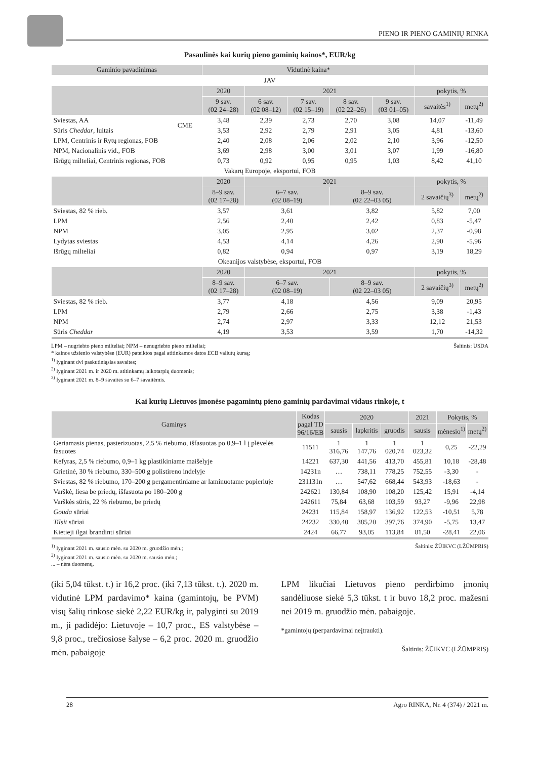PIENO IR PIENO GAMINIŲ RINKA
Pasaulinės kai kurių pieno gaminių kainos*, EUR/kg
| Gaminio pavadinimas | | Vidutinė kaina* | | | | | | |
| --- | --- | --- | --- | --- | --- | --- | --- | --- |
| JAV | | | | | | | | |
| | | 2020 | 2021 | | | | pokytis, % | |
| | | 9 sav. (02 24–28) | 6 sav. (02 08–12) | 7 sav. (02 15–19) | 8 sav. (02 22–26) | 9 sav. (03 01–05) | savaitės<sup>1)</sup> | metų<sup>2)</sup> |
| Sviestas, AA | CME | 3,48 | 2,39 | 2,73 | 2,70 | 3,08 | 14,07 | -11,49 |
| Sūris Cheddar , luitais | | 3,53 | 2,92 | 2,79 | 2,91 | 3,05 | 4,81 | -13,60 |
| LPM, Centrinis ir Rytų regionas, FOB | | 2,40 | 2,08 | 2,06 | 2,02 | 2,10 | 3,96 | -12,50 |
| NPM, Nacionalinis vid., FOB | | 3,69 | 2,98 | 3,00 | 3,01 | 3,07 | 1,99 | -16,80 |
| Išrūgų milteliai, Centrinis regionas, FOB | | 0,73 | 0,92 | 0,95 | 0,95 | 1,03 | 8,42 | 41,10 |
| Vakarų Europoje, eksportui, FOB | | | | | | | | |
| | | 2020 | 2021 | | | | pokytis, % | |
| | | 8–9 sav. (02 17–28) | 6–7 sav. (02 08–19) | | 8–9 sav. (02 22–03 05) | | 2 savaičių<sup>3)</sup> | metų<sup>2)</sup> |
| Sviestas, 82 % rieb. | | 3,57 | 3,61 | | 3,82 | | 5,82 | 7,00 |
| LPM | | 2,56 | 2,40 | | 2,42 | | 0,83 | -5,47 |
| NPM | | 3,05 | 2,95 | | 3,02 | | 2,37 | -0,98 |
| Lydytas sviestas | | 4,53 | 4,14 | | 4,26 | | 2,90 | -5,96 |
| Išrūgų milteliai | | 0,82 | 0,94 | | 0,97 | | 3,19 | 18,29 |
| Okeanijos valstybėse, eksportui, FOB | | | | | | | | |
| | | 2020 | 2021 | | | | pokytis, % | |
| | | 8–9 sav. (02 17–28) | 6–7 sav. (02 08–19) | | 8–9 sav. (02 22–03 05) | | 2 savaičių<sup>3)</sup> | metų<sup>2)</sup> |
| Sviestas, 82 % rieb. | | 3,77 | 4,18 | | 4,56 | | 9,09 | 20,95 |
| LPM | | 2,79 | 2,66 | | 2,75 | | 3,38 | -1,43 |
| NPM | | 2,74 | 2,97 | | 3,33 | | 12,12 | 21,53 |
| Sūris Cheddar | | 4,19 | 3,53 | | 3,59 | | 1,70 | -14,32 |
LPM – nugriebto pieno milteliai; NPM – nenugriebto pieno milteliai; Šaltinis: USDA
* kainos užsienio valstybėse (EUR) pateiktos pagal atitinkamos datos ECB valiutų kursą;
<sup>1)</sup> lyginant dvi paskutiniąsias savaites;
<sup>2)</sup> lyginant 2021 m. ir 2020 m. atitinkamų laikotarpių duomenis;
<sup>3)</sup> lyginant 2021 m. 8–9 savaites su 6–7 savaitėmis.
Kai kurių Lietuvos įmonėse pagamintų pieno gaminių pardavimai vidaus rinkoje, t
| Gaminys | Kodas pagal TD 96/16/EB | 2020 | | | 2021 | Pokytis, % | |
| --- | --- | --- | --- | --- | --- | --- | --- |
| | | sausis | lapkritis | gruodis | sausis | mėnesio<sup>1)</sup> | metų<sup>2)</sup> |
| Geriamasis pienas, pasterizuotas, 2,5 % riebumo, išfasuotas po 0,9–1 l į plėvelės fasuotes | 11511 | 1 316,76 | 1 147,76 | 1 020,74 | 1 023,32 | 0,25 | -22,29 |
| Kefyras, 2,5 % riebumo, 0,9–1 kg plastikiniame maišelyje | 14221 | 637,30 | 441,56 | 413,70 | 455,81 | 10,18 | -28,48 |
| Grietinė, 30 % riebumo, 330–500 g polistireno indelyje | 14231n | … | 738,11 | 778,25 | 752,55 | -3,30 | - |
| Sviestas, 82 % riebumo, 170–200 g pergamentiniame ar laminuotame popieriuje | 231131n | … | 547,62 | 668,44 | 543,93 | -18,63 | - |
| Varškė, liesa be priedų, išfasuota po 180–200 g | 242621 | 130,84 | 108,90 | 108,20 | 125,42 | 15,91 | -4,14 |
| Varškės sūris, 22 % riebumo, be priedų | 242611 | 75,84 | 63,68 | 103,59 | 93,27 | -9,96 | 22,98 |
| Gouda sūriai | 24231 | 115,84 | 158,97 | 136,92 | 122,53 | -10,51 | 5,78 |
| Tilsit sūriai | 24232 | 330,40 | 385,20 | 397,76 | 374,90 | -5,75 | 13,47 |
| Kietieji ilgai brandinti sūriai | 2424 | 66,77 | 93,05 | 113,84 | 81,50 | -28,41 | 22,06 |
<sup>1)</sup> lyginant 2021 m. sausio mėn. su 2020 m. gruodžio mėn.; Šaltinis: ŽŪIKVC (LŽŪMPRIS)
<sup>2)</sup> lyginant 2021 m. sausio mėn. su 2020 m. sausio mėn.;
... – nėra duomenų.
(iki 5,04 tūkst. t.) ir 16,2 proc. (iki 7,13 tūkst. t.). 2020 m. vidutinė LPM pardavimo* kaina (gamintojų, be PVM) visų šalių rinkose siekė 2,22 EUR/kg ir, palyginti su 2019 m., ji padidėjo: Lietuvoje – 10,7 proc., ES valstybėse – 9,8 proc., trečiosiose šalyse – 6,2 proc. 2020 m. gruodžio mėn. pabaigoje
LPM likučiai Lietuvos pieno perdirbimo įmonių sandėliuose siekė 5,3 tūkst. t ir buvo 18,2 proc. mažesni nei 2019 m. gruodžio mėn. pabaigoje.
*gamintojų (perpardavimai neįtraukti).
Šaltinis: ŽŪIKVC (LŽŪMPRIS)
28 Agro RINKA, Nr. 4 (374) / 2021 m.